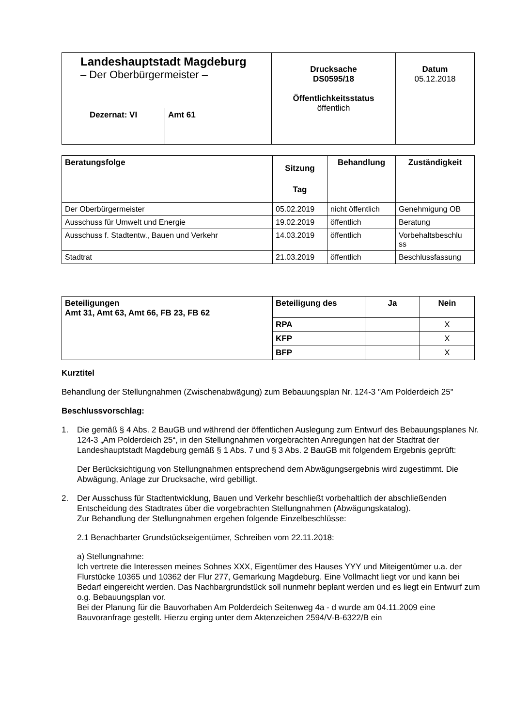| Landeshauptstadt Magdeburg – Der Oberbürgermeister – | | Drucksache DS0595/18 Öffentlichkeitsstatus öffentlich | Datum 05.12.2018 |
| Dezernat: VI | Amt 61 | | |
| Beratungsfolge | Sitzung Tag | Behandlung | Zuständigkeit |
| --- | --- | --- | --- |
| Der Oberbürgermeister | 05.02.2019 | nicht öffentlich | Genehmigung OB |
| Ausschuss für Umwelt und Energie | 19.02.2019 | öffentlich | Beratung |
| Ausschuss f. Stadtentw., Bauen und Verkehr | 14.03.2019 | öffentlich | Vorbehaltsbeschlu ss |
| Stadtrat | 21.03.2019 | öffentlich | Beschlussfassung |
| Beteiligungen Amt 31, Amt 63, Amt 66, FB 23, FB 62 | Beteiligung des | Ja | Nein |
| | RPA | | X |
| | KFP | | X |
| | BFP | | X |
Kurztitel
Behandlung der Stellungnahmen (Zwischenabwägung) zum Bebauungsplan Nr. 124-3 "Am Polderdeich 25"
Beschlussvorschlag:
1. Die gemäß § 4 Abs. 2 BauGB und während der öffentlichen Auslegung zum Entwurf des Bebauungsplanes Nr. 124-3 „Am Polderdeich 25“, in den Stellungnahmen vorgebrachten Anregungen hat der Stadtrat der Landeshauptstadt Magdeburg gemäß § 1 Abs. 7 und § 3 Abs. 2 BauGB mit folgendem Ergebnis geprüft:
Der Berücksichtigung von Stellungnahmen entsprechend dem Abwägungsergebnis wird zugestimmt. Die Abwägung, Anlage zur Drucksache, wird gebilligt.
2. Der Ausschuss für Stadtentwicklung, Bauen und Verkehr beschließt vorbehaltlich der abschließenden Entscheidung des Stadtrates über die vorgebrachten Stellungnahmen (Abwägungskatalog).
Zur Behandlung der Stellungnahmen ergehen folgende Einzelbeschlüsse:
2.1 Benachbarter Grundstückseigentümer, Schreiben vom 22.11.2018:
a) Stellungnahme:
Ich vertrete die Interessen meines Sohnes XXX, Eigentümer des Hauses YYY und Miteigentümer u.a. der Flurstücke 10365 und 10362 der Flur 277, Gemarkung Magdeburg. Eine Vollmacht liegt vor und kann bei Bedarf eingereicht werden. Das Nachbargrundstück soll nunmehr beplant werden und es liegt ein Entwurf zum o.g. Bebauungsplan vor.
Bei der Planung für die Bauvorhaben Am Polderdeich Seitenweg 4a - d wurde am 04.11.2009 eine Bauvoranfrage gestellt. Hierzu erging unter dem Aktenzeichen 2594/V-B-6322/B ein